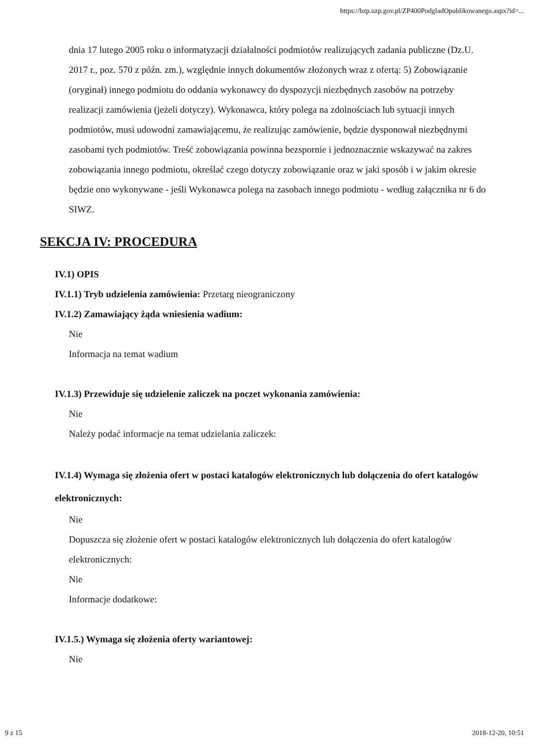https://bzp.uzp.gov.pl/ZP400PodgladOpublikowanego.aspx?id=...
dnia 17 lutego 2005 roku o informatyzacji działalności podmiotów realizujących zadania publiczne (Dz.U. 2017 r., poz. 570 z późn. zm.), względnie innych dokumentów złożonych wraz z ofertą: 5) Zobowiązanie (oryginał) innego podmiotu do oddania wykonawcy do dyspozycji niezbędnych zasobów na potrzeby realizacji zamówienia (jeżeli dotyczy). Wykonawca, który polega na zdolnościach lub sytuacji innych podmiotów, musi udowodni zamawiającemu, że realizując zamówienie, będzie dysponował niezbędnymi zasobami tych podmiotów. Treść zobowiązania powinna bezspornie i jednoznacznie wskazywać na zakres zobowiązania innego podmiotu, określać czego dotyczy zobowiązanie oraz w jaki sposób i w jakim okresie będzie ono wykonywane - jeśli Wykonawca polega na zasobach innego podmiotu - według załącznika nr 6 do SIWZ.
SEKCJA IV: PROCEDURA
IV.1) OPIS
IV.1.1) Tryb udzielenia zamówienia: Przetarg nieograniczony
IV.1.2) Zamawiający żąda wniesienia wadium:
Nie
Informacja na temat wadium
IV.1.3) Przewiduje się udzielenie zaliczek na poczet wykonania zamówienia:
Nie
Należy podać informacje na temat udzielania zaliczek:
IV.1.4) Wymaga się złożenia ofert w postaci katalogów elektronicznych lub dołączenia do ofert katalogów elektronicznych:
Nie
Dopuszcza się złożenie ofert w postaci katalogów elektronicznych lub dołączenia do ofert katalogów elektronicznych:
Nie
Informacje dodatkowe:
IV.1.5.) Wymaga się złożenia oferty wariantowej:
Nie
9 z 15 2018-12-20, 10:51